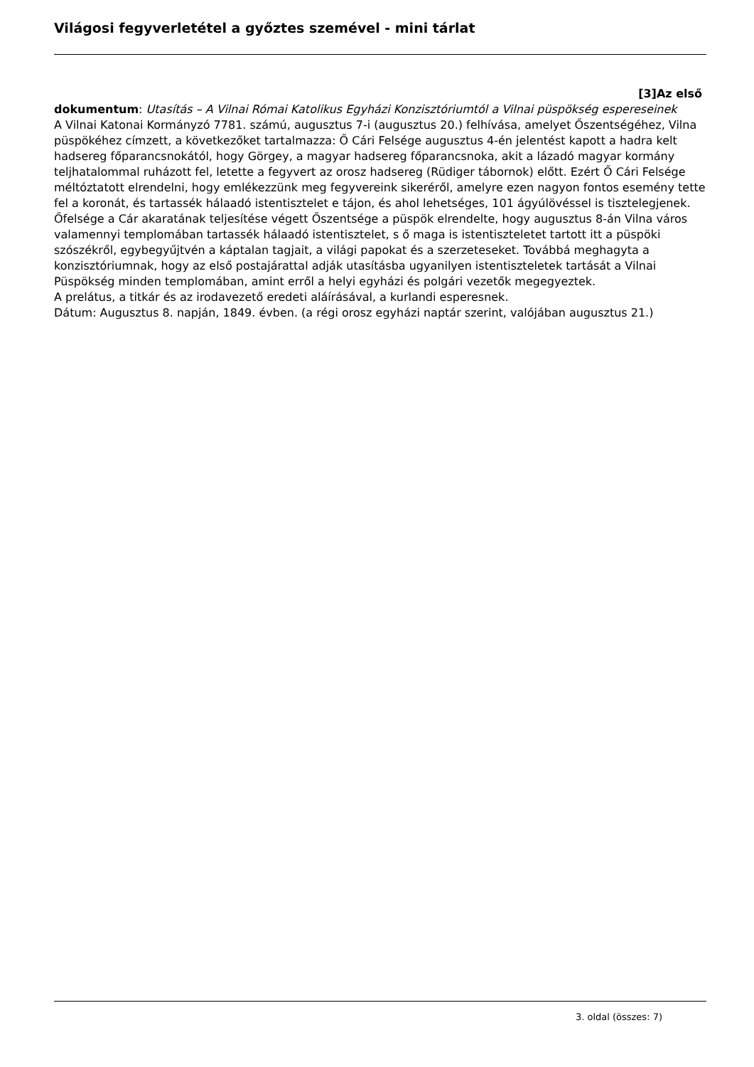Világosi fegyverletétel a győztes szemével - mini tárlat
[3]Az első
dokumentum: Utasítás – A Vilnai Római Katolikus Egyházi Konzisztóriumtól a Vilnai püspökség espereseinek
A Vilnai Katonai Kormányzó 7781. számú, augusztus 7-i (augusztus 20.) felhívása, amelyet Őszentségéhez, Vilna püspökéhez címzett, a következőket tartalmazza: Ő Cári Felsége augusztus 4-én jelentést kapott a hadra kelt hadsereg főparancsnokától, hogy Görgey, a magyar hadsereg főparancsnoka, akit a lázadó magyar kormány teljhatalommal ruházott fel, letette a fegyvert az orosz hadsereg (Rüdiger tábornok) előtt. Ezért Ő Cári Felsége méltóztatott elrendelni, hogy emlékezzünk meg fegyvereink sikeréről, amelyre ezen nagyon fontos esemény tette fel a koronát, és tartassék hálaadó istentisztelet e tájon, és ahol lehetséges, 101 ágyúlövéssel is tisztelegjenek. Őfelsége a Cár akaratának teljesítése végett Őszentsége a püspök elrendelte, hogy augusztus 8-án Vilna város valamennyi templomában tartassék hálaadó istentisztelet, s ő maga is istentiszteletet tartott itt a püspöki szószékről, egybegyűjtvén a káptalan tagjait, a világi papokat és a szerzeteseket. Továbbá meghagyta a konzisztóriumnak, hogy az első postajárattal adják utasításba ugyanilyen istentiszteletek tartását a Vilnai Püspökség minden templomában, amint erről a helyi egyházi és polgári vezetők megegyeztek.
A prelátus, a titkár és az irodavezető eredeti aláírásával, a kurlandi esperesnek.
Dátum: Augusztus 8. napján, 1849. évben. (a régi orosz egyházi naptár szerint, valójában augusztus 21.)
3. oldal (összes: 7)